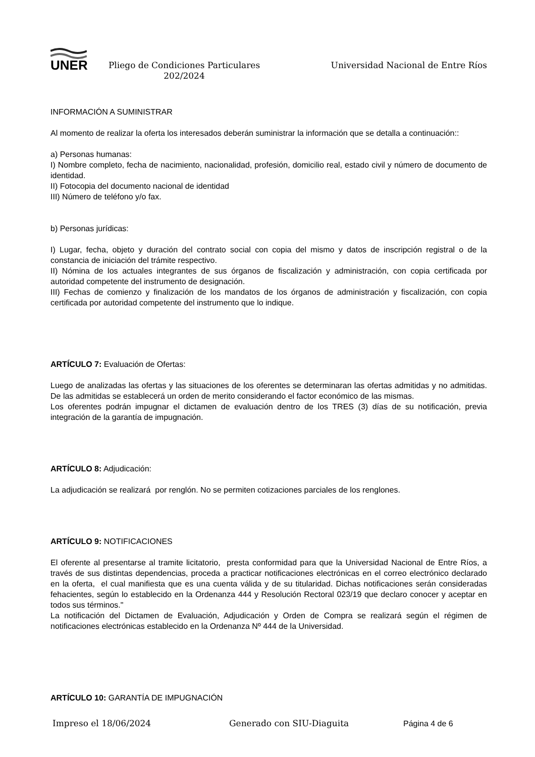UNER
Pliego de Condiciones Particulares
202/2024
Universidad Nacional de Entre Ríos
INFORMACIÓN A SUMINISTRAR
Al momento de realizar la oferta los interesados deberán suministrar la información que se detalla a continuación::
a) Personas humanas:
I) Nombre completo, fecha de nacimiento, nacionalidad, profesión, domicilio real, estado civil y número de documento de identidad.
II) Fotocopia del documento nacional de identidad
III) Número de teléfono y/o fax.
b) Personas jurídicas:
I) Lugar, fecha, objeto y duración del contrato social con copia del mismo y datos de inscripción registral o de la constancia de iniciación del trámite respectivo.
II) Nómina de los actuales integrantes de sus órganos de fiscalización y administración, con copia certificada por autoridad competente del instrumento de designación.
III) Fechas de comienzo y finalización de los mandatos de los órganos de administración y fiscalización, con copia certificada por autoridad competente del instrumento que lo indique.
ARTÍCULO 7: Evaluación de Ofertas:
Luego de analizadas las ofertas y las situaciones de los oferentes se determinaran las ofertas admitidas y no admitidas. De las admitidas se establecerá un orden de merito considerando el factor económico de las mismas.
Los oferentes podrán impugnar el dictamen de evaluación dentro de los TRES (3) días de su notificación, previa integración de la garantía de impugnación.
ARTÍCULO 8: Adjudicación:
La adjudicación se realizará por renglón. No se permiten cotizaciones parciales de los renglones.
ARTÍCULO 9: NOTIFICACIONES
El oferente al presentarse al tramite licitatorio, presta conformidad para que la Universidad Nacional de Entre Ríos, a través de sus distintas dependencias, proceda a practicar notificaciones electrónicas en el correo electrónico declarado en la oferta, el cual manifiesta que es una cuenta válida y de su titularidad. Dichas notificaciones serán consideradas fehacientes, según lo establecido en la Ordenanza 444 y Resolución Rectoral 023/19 que declaro conocer y aceptar en todos sus términos."
La notificación del Dictamen de Evaluación, Adjudicación y Orden de Compra se realizará según el régimen de notificaciones electrónicas establecido en la Ordenanza Nº 444 de la Universidad.
ARTÍCULO 10: GARANTÍA DE IMPUGNACIÓN
Impreso el 18/06/2024 Generado con SIU-Diaguita Página 4 de 6